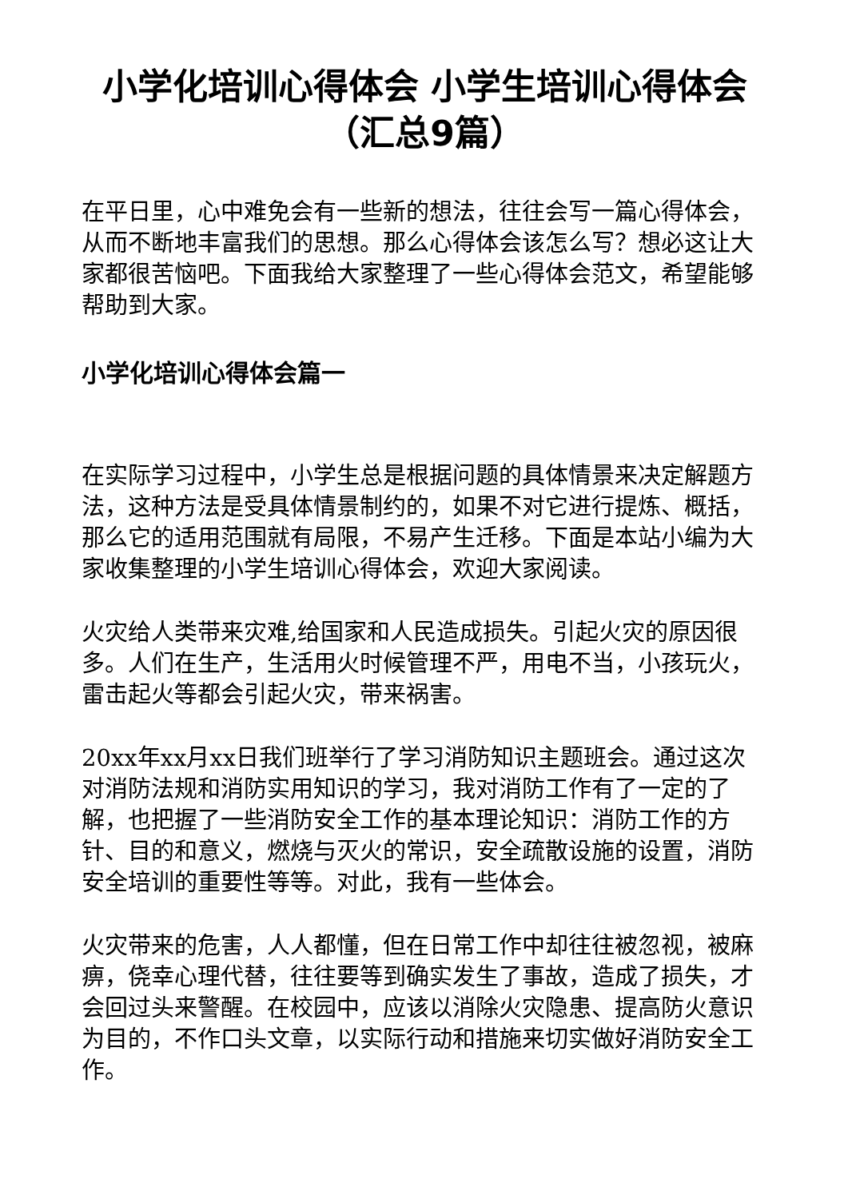小学化培训心得体会 小学生培训心得体会（汇总9篇）
在平日里，心中难免会有一些新的想法，往往会写一篇心得体会，从而不断地丰富我们的思想。那么心得体会该怎么写？想必这让大家都很苦恼吧。下面我给大家整理了一些心得体会范文，希望能够帮助到大家。
小学化培训心得体会篇一
在实际学习过程中，小学生总是根据问题的具体情景来决定解题方法，这种方法是受具体情景制约的，如果不对它进行提炼、概括，那么它的适用范围就有局限，不易产生迁移。下面是本站小编为大家收集整理的小学生培训心得体会，欢迎大家阅读。
火灾给人类带来灾难,给国家和人民造成损失。引起火灾的原因很多。人们在生产，生活用火时候管理不严，用电不当，小孩玩火，雷击起火等都会引起火灾，带来祸害。
20xx年xx月xx日我们班举行了学习消防知识主题班会。通过这次对消防法规和消防实用知识的学习，我对消防工作有了一定的了解，也把握了一些消防安全工作的基本理论知识：消防工作的方针、目的和意义，燃烧与灭火的常识，安全疏散设施的设置，消防安全培训的重要性等等。对此，我有一些体会。
火灾带来的危害，人人都懂，但在日常工作中却往往被忽视，被麻痹，侥幸心理代替，往往要等到确实发生了事故，造成了损失，才会回过头来警醒。在校园中，应该以消除火灾隐患、提高防火意识为目的，不作口头文章，以实际行动和措施来切实做好消防安全工作。